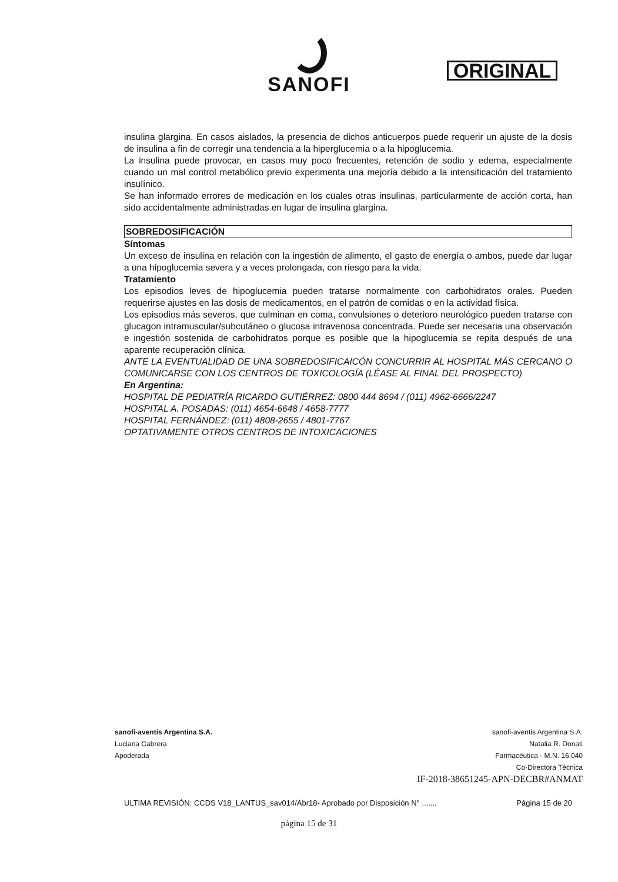SANOFI
ORIGINAL
insulina glargina. En casos aislados, la presencia de dichos anticuerpos puede requerir un ajuste de la dosis de insulina a fin de corregir una tendencia a la hiperglucemia o a la hipoglucemia.
La insulina puede provocar, en casos muy poco frecuentes, retención de sodio y edema, especialmente cuando un mal control metabólico previo experimenta una mejoría debido a la intensificación del tratamiento insulínico.
Se han informado errores de medicación en los cuales otras insulinas, particularmente de acción corta, han sido accidentalmente administradas en lugar de insulina glargina.
SOBREDOSIFICACIÓN
Síntomas
Un exceso de insulina en relación con la ingestión de alimento, el gasto de energía o ambos, puede dar lugar a una hipoglucemia severa y a veces prolongada, con riesgo para la vida.
Tratamiento
Los episodios leves de hipoglucemia pueden tratarse normalmente con carbohidratos orales. Pueden requerirse ajustes en las dosis de medicamentos, en el patrón de comidas o en la actividad física.
Los episodios más severos, que culminan en coma, convulsiones o deterioro neurológico pueden tratarse con glucagon intramuscular/subcutáneo o glucosa intravenosa concentrada. Puede ser necesaria una observación e ingestión sostenida de carbohidratos porque es posible que la hipoglucemia se repita después de una aparente recuperación clínica.
ANTE LA EVENTUALIDAD DE UNA SOBREDOSIFICAICÓN CONCURRIR AL HOSPITAL MÁS CERCANO O COMUNICARSE CON LOS CENTROS DE TOXICOLOGÍA (LÉASE AL FINAL DEL PROSPECTO)
En Argentina:
HOSPITAL DE PEDIATRÍA RICARDO GUTIÉRREZ: 0800 444 8694 / (011) 4962-6666/2247
HOSPITAL A. POSADAS: (011) 4654-6648 / 4658-7777
HOSPITAL FERNÁNDEZ: (011) 4808-2655 / 4801-7767
OPTATIVAMENTE OTROS CENTROS DE INTOXICACIONES
sanofi-aventis Argentina S.A.
Luciana Cabrera
Apoderada
sanofi-aventis Argentina S.A.
Natalia R. Donati
Farmacéutica - M.N. 16.040
Co-Directora Técnica
IF-2018-38651245-APN-DECBR#ANMAT
ULTIMA REVISIÓN: CCDS V18_LANTUS_sav014/Abr18- Aprobado por Disposición N° ....... Página 15 de 20
página 15 de 31